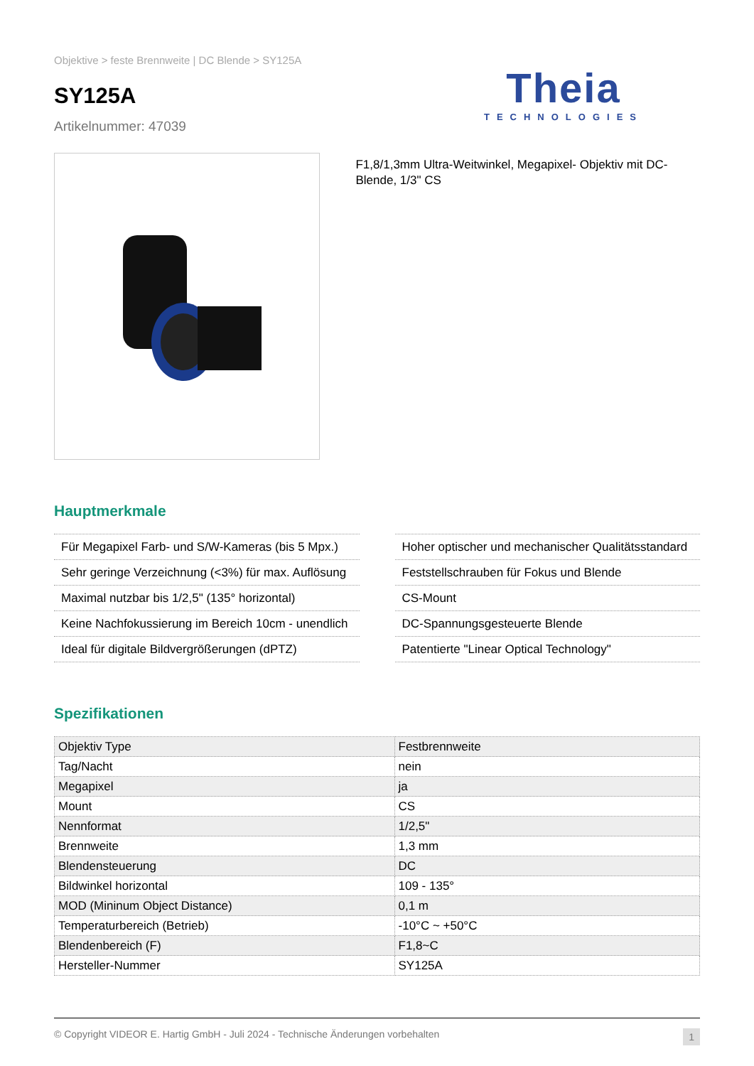Objektive > feste Brennweite | DC Blende > SY125A
SY125A
Artikelnummer: 47039
Theia
TECHNOLOGIES
F1,8/1,3mm Ultra-Weitwinkel, Megapixel- Objektiv mit DC-Blende, 1/3" CS
Hauptmerkmale
Für Megapixel Farb- und S/W-Kameras (bis 5 Mpx.)
Sehr geringe Verzeichnung (<3%) für max. Auflösung
Maximal nutzbar bis 1/2,5" (135° horizontal)
Keine Nachfokussierung im Bereich 10cm - unendlich
Ideal für digitale Bildvergrößerungen (dPTZ)
Hoher optischer und mechanischer Qualitätsstandard
Feststellschrauben für Fokus und Blende
CS-Mount
DC-Spannungsgesteuerte Blende
Patentierte "Linear Optical Technology"
Spezifikationen
| Objektiv Type | Festbrennweite |
| Tag/Nacht | nein |
| Megapixel | ja |
| Mount | CS |
| Nennformat | 1/2,5" |
| Brennweite | 1,3 mm |
| Blendensteuerung | DC |
| Bildwinkel horizontal | 109 - 135° |
| MOD (Mininum Object Distance) | 0,1 m |
| Temperaturbereich (Betrieb) | -10°C ~ +50°C |
| Blendenbereich (F) | F1,8~C |
| Hersteller-Nummer | SY125A |
© Copyright VIDEOR E. Hartig GmbH - Juli 2024 - Technische Änderungen vorbehalten 1